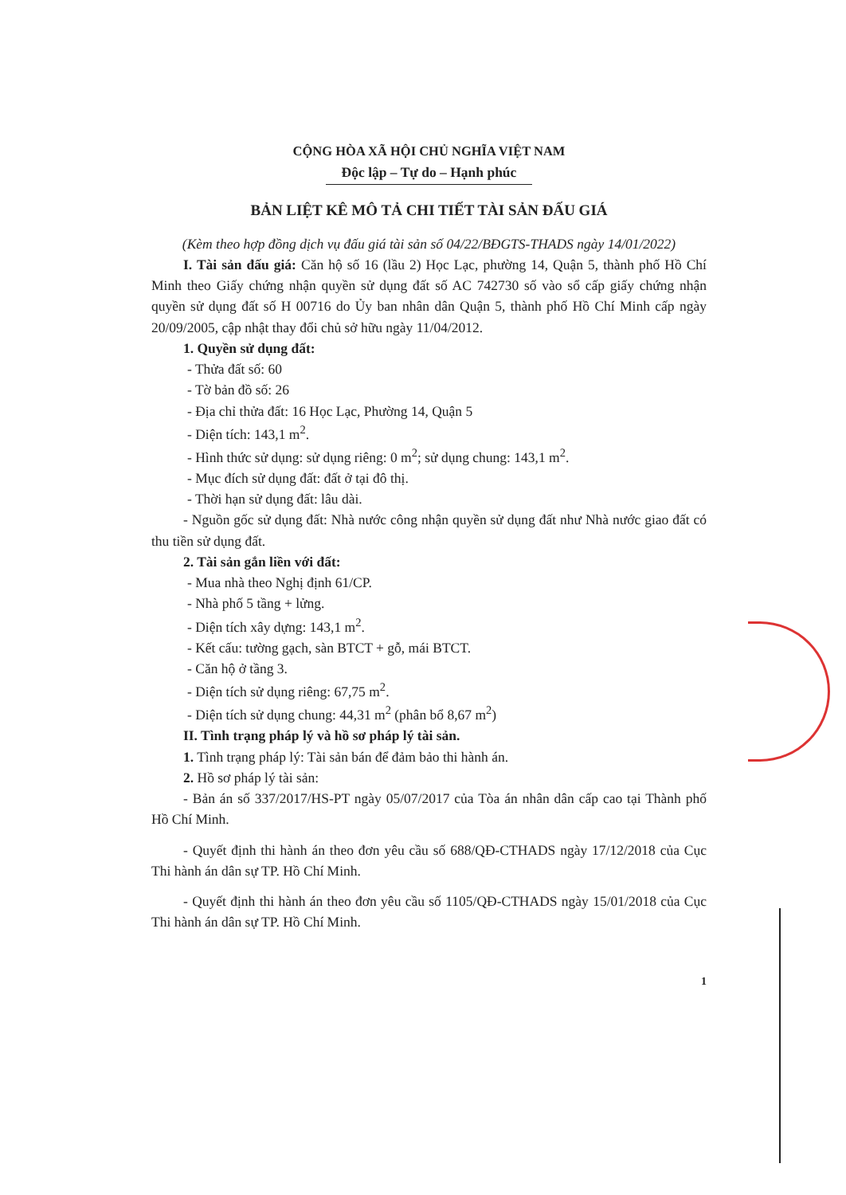CỘNG HÒA XÃ HỘI CHỦ NGHĨA VIỆT NAM
Độc lập – Tự do – Hạnh phúc
BẢN LIỆT KÊ MÔ TẢ CHI TIẾT TÀI SẢN ĐẤU GIÁ
(Kèm theo hợp đồng dịch vụ đấu giá tài sản số 04/22/BĐGTS-THADS ngày 14/01/2022)
I. Tài sản đấu giá: Căn hộ số 16 (lầu 2) Học Lạc, phường 14, Quận 5, thành phố Hồ Chí Minh theo Giấy chứng nhận quyền sử dụng đất số AC 742730 số vào sổ cấp giấy chứng nhận quyền sử dụng đất số H 00716 do Ủy ban nhân dân Quận 5, thành phố Hồ Chí Minh cấp ngày 20/09/2005, cập nhật thay đổi chủ sở hữu ngày 11/04/2012.
1. Quyền sử dụng đất:
- Thửa đất số: 60
- Tờ bản đồ số: 26
- Địa chỉ thửa đất: 16 Học Lạc, Phường 14, Quận 5
- Diện tích: 143,1 m<sup>2</sup>.
- Hình thức sử dụng: sử dụng riêng: 0 m<sup>2</sup>; sử dụng chung: 143,1 m<sup>2</sup>.
- Mục đích sử dụng đất: đất ở tại đô thị.
- Thời hạn sử dụng đất: lâu dài.
- Nguồn gốc sử dụng đất: Nhà nước công nhận quyền sử dụng đất như Nhà nước giao đất có thu tiền sử dụng đất.
2. Tài sản gắn liền với đất:
- Mua nhà theo Nghị định 61/CP.
- Nhà phố 5 tầng + lửng.
- Diện tích xây dựng: 143,1 m<sup>2</sup>.
- Kết cấu: tường gạch, sàn BTCT + gỗ, mái BTCT.
- Căn hộ ở tầng 3.
- Diện tích sử dụng riêng: 67,75 m<sup>2</sup>.
- Diện tích sử dụng chung: 44,31 m<sup>2</sup> (phân bổ 8,67 m<sup>2</sup>)
II. Tình trạng pháp lý và hồ sơ pháp lý tài sản.
1. Tình trạng pháp lý: Tài sản bán để đảm bảo thi hành án.
2. Hồ sơ pháp lý tài sản:
- Bản án số 337/2017/HS-PT ngày 05/07/2017 của Tòa án nhân dân cấp cao tại Thành phố Hồ Chí Minh.
- Quyết định thi hành án theo đơn yêu cầu số 688/QĐ-CTHADS ngày 17/12/2018 của Cục Thi hành án dân sự TP. Hồ Chí Minh.
- Quyết định thi hành án theo đơn yêu cầu số 1105/QĐ-CTHADS ngày 15/01/2018 của Cục Thi hành án dân sự TP. Hồ Chí Minh.
1